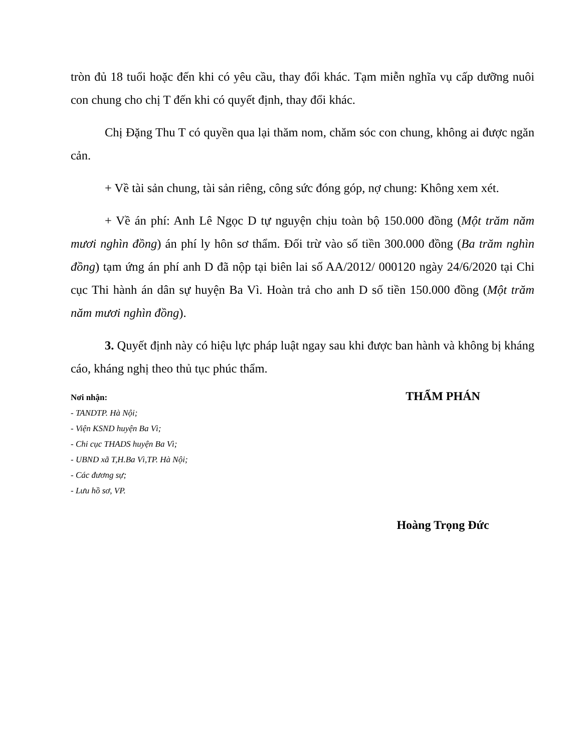tròn đủ 18 tuổi hoặc đến khi có yêu cầu, thay đổi khác. Tạm miễn nghĩa vụ cấp dưỡng nuôi con chung cho chị T đến khi có quyết định, thay đổi khác.
Chị Đặng Thu T có quyền qua lại thăm nom, chăm sóc con chung, không ai được ngăn cản.
+ Về tài sản chung, tài sản riêng, công sức đóng góp, nợ chung: Không xem xét.
+ Về án phí: Anh Lê Ngọc D tự nguyện chịu toàn bộ 150.000 đồng (Một trăm năm mươi nghìn đồng) án phí ly hôn sơ thẩm. Đối trừ vào số tiền 300.000 đồng (Ba trăm nghìn đồng) tạm ứng án phí anh D đã nộp tại biên lai số AA/2012/ 000120 ngày 24/6/2020 tại Chi cục Thi hành án dân sự huyện Ba Vì. Hoàn trả cho anh D số tiền 150.000 đồng (Một trăm năm mươi nghìn đồng).
3. Quyết định này có hiệu lực pháp luật ngay sau khi được ban hành và không bị kháng cáo, kháng nghị theo thủ tục phúc thẩm.
Nơi nhận:
- TANDTP. Hà Nội;
- Viện KSND huyện Ba Vì;
- Chi cục THADS huyện Ba Vì;
- UBND xã T,H.Ba Vì,TP. Hà Nội;
- Các đương sự;
- Lưu hồ sơ, VP.
THẨM PHÁN
Hoàng Trọng Đức